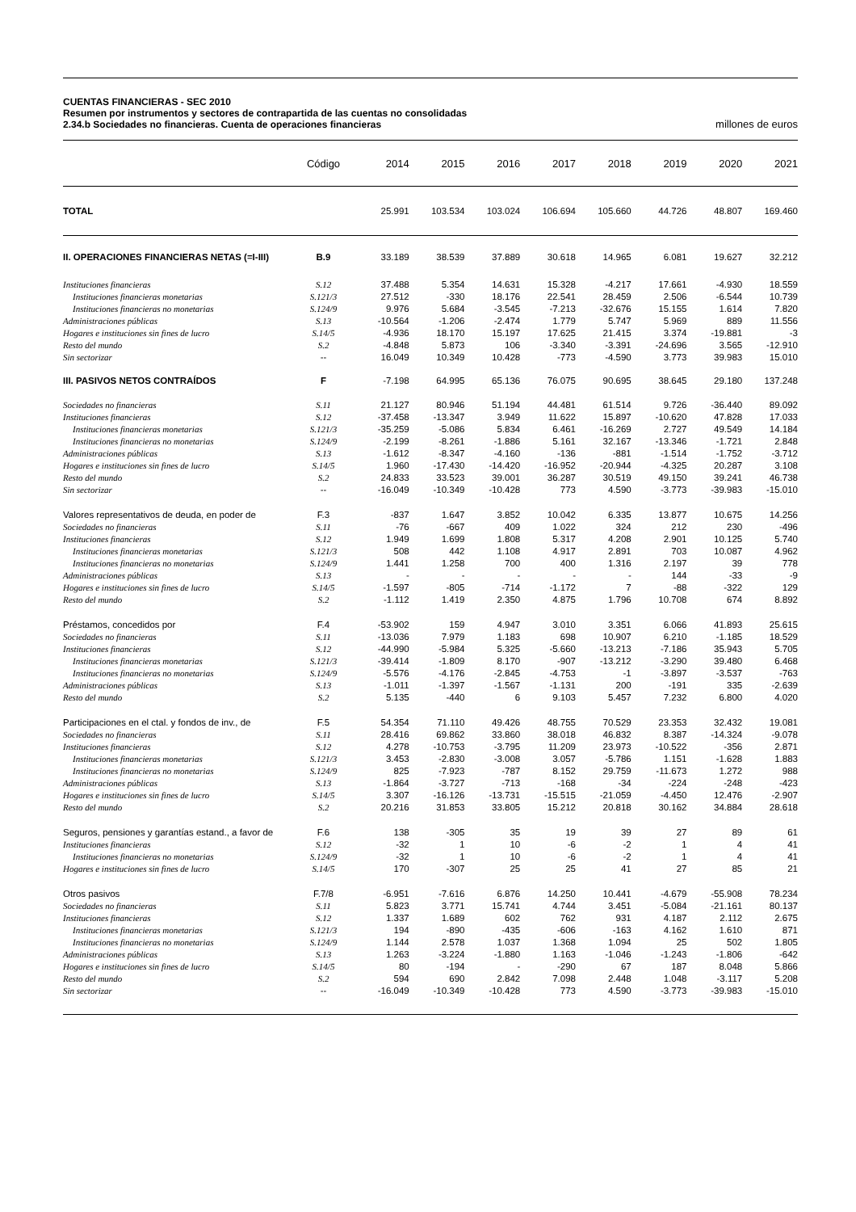CUENTAS FINANCIERAS - SEC 2010
Resumen por instrumentos y sectores de contrapartida de las cuentas no consolidadas
2.34.b Sociedades no financieras. Cuenta de operaciones financieras millones de euros
| | Código | 2014 | 2015 | 2016 | 2017 | 2018 | 2019 | 2020 | 2021 |
| --- | --- | --- | --- | --- | --- | --- | --- | --- | --- |
| TOTAL | | 25.991 | 103.534 | 103.024 | 106.694 | 105.660 | 44.726 | 48.807 | 169.460 |
| II. OPERACIONES FINANCIERAS NETAS (=I-III) | B.9 | 33.189 | 38.539 | 37.889 | 30.618 | 14.965 | 6.081 | 19.627 | 32.212 |
| Instituciones financieras | S.12 | 37.488 | 5.354 | 14.631 | 15.328 | -4.217 | 17.661 | -4.930 | 18.559 |
| Instituciones financieras monetarias | S.121/3 | 27.512 | -330 | 18.176 | 22.541 | 28.459 | 2.506 | -6.544 | 10.739 |
| Instituciones financieras no monetarias | S.124/9 | 9.976 | 5.684 | -3.545 | -7.213 | -32.676 | 15.155 | 1.614 | 7.820 |
| Administraciones públicas | S.13 | -10.564 | -1.206 | -2.474 | 1.779 | 5.747 | 5.969 | 889 | 11.556 |
| Hogares e instituciones sin fines de lucro | S.14/5 | -4.936 | 18.170 | 15.197 | 17.625 | 21.415 | 3.374 | -19.881 | -3 |
| Resto del mundo | S.2 | -4.848 | 5.873 | 106 | -3.340 | -3.391 | -24.696 | 3.565 | -12.910 |
| Sin sectorizar | -- | 16.049 | 10.349 | 10.428 | -773 | -4.590 | 3.773 | 39.983 | 15.010 |
| III. PASIVOS NETOS CONTRAÍDOS | F | -7.198 | 64.995 | 65.136 | 76.075 | 90.695 | 38.645 | 29.180 | 137.248 |
| Sociedades no financieras | S.11 | 21.127 | 80.946 | 51.194 | 44.481 | 61.514 | 9.726 | -36.440 | 89.092 |
| Instituciones financieras | S.12 | -37.458 | -13.347 | 3.949 | 11.622 | 15.897 | -10.620 | 47.828 | 17.033 |
| Instituciones financieras monetarias | S.121/3 | -35.259 | -5.086 | 5.834 | 6.461 | -16.269 | 2.727 | 49.549 | 14.184 |
| Instituciones financieras no monetarias | S.124/9 | -2.199 | -8.261 | -1.886 | 5.161 | 32.167 | -13.346 | -1.721 | 2.848 |
| Administraciones públicas | S.13 | -1.612 | -8.347 | -4.160 | -136 | -881 | -1.514 | -1.752 | -3.712 |
| Hogares e instituciones sin fines de lucro | S.14/5 | 1.960 | -17.430 | -14.420 | -16.952 | -20.944 | -4.325 | 20.287 | 3.108 |
| Resto del mundo | S.2 | 24.833 | 33.523 | 39.001 | 36.287 | 30.519 | 49.150 | 39.241 | 46.738 |
| Sin sectorizar | -- | -16.049 | -10.349 | -10.428 | 773 | 4.590 | -3.773 | -39.983 | -15.010 |
| Valores representativos de deuda, en poder de | F.3 | -837 | 1.647 | 3.852 | 10.042 | 6.335 | 13.877 | 10.675 | 14.256 |
| Sociedades no financieras | S.11 | -76 | -667 | 409 | 1.022 | 324 | 212 | 230 | -496 |
| Instituciones financieras | S.12 | 1.949 | 1.699 | 1.808 | 5.317 | 4.208 | 2.901 | 10.125 | 5.740 |
| Instituciones financieras monetarias | S.121/3 | 508 | 442 | 1.108 | 4.917 | 2.891 | 703 | 10.087 | 4.962 |
| Instituciones financieras no monetarias | S.124/9 | 1.441 | 1.258 | 700 | 400 | 1.316 | 2.197 | 39 | 778 |
| Administraciones públicas | S.13 | - | - | - | - | - | 144 | -33 | -9 |
| Hogares e instituciones sin fines de lucro | S.14/5 | -1.597 | -805 | -714 | -1.172 | 7 | -88 | -322 | 129 |
| Resto del mundo | S.2 | -1.112 | 1.419 | 2.350 | 4.875 | 1.796 | 10.708 | 674 | 8.892 |
| Préstamos, concedidos por | F.4 | -53.902 | 159 | 4.947 | 3.010 | 3.351 | 6.066 | 41.893 | 25.615 |
| Sociedades no financieras | S.11 | -13.036 | 7.979 | 1.183 | 698 | 10.907 | 6.210 | -1.185 | 18.529 |
| Instituciones financieras | S.12 | -44.990 | -5.984 | 5.325 | -5.660 | -13.213 | -7.186 | 35.943 | 5.705 |
| Instituciones financieras monetarias | S.121/3 | -39.414 | -1.809 | 8.170 | -907 | -13.212 | -3.290 | 39.480 | 6.468 |
| Instituciones financieras no monetarias | S.124/9 | -5.576 | -4.176 | -2.845 | -4.753 | -1 | -3.897 | -3.537 | -763 |
| Administraciones públicas | S.13 | -1.011 | -1.397 | -1.567 | -1.131 | 200 | -191 | 335 | -2.639 |
| Resto del mundo | S.2 | 5.135 | -440 | 6 | 9.103 | 5.457 | 7.232 | 6.800 | 4.020 |
| Participaciones en el ctal. y fondos de inv., de | F.5 | 54.354 | 71.110 | 49.426 | 48.755 | 70.529 | 23.353 | 32.432 | 19.081 |
| Sociedades no financieras | S.11 | 28.416 | 69.862 | 33.860 | 38.018 | 46.832 | 8.387 | -14.324 | -9.078 |
| Instituciones financieras | S.12 | 4.278 | -10.753 | -3.795 | 11.209 | 23.973 | -10.522 | -356 | 2.871 |
| Instituciones financieras monetarias | S.121/3 | 3.453 | -2.830 | -3.008 | 3.057 | -5.786 | 1.151 | -1.628 | 1.883 |
| Instituciones financieras no monetarias | S.124/9 | 825 | -7.923 | -787 | 8.152 | 29.759 | -11.673 | 1.272 | 988 |
| Administraciones públicas | S.13 | -1.864 | -3.727 | -713 | -168 | -34 | -224 | -248 | -423 |
| Hogares e instituciones sin fines de lucro | S.14/5 | 3.307 | -16.126 | -13.731 | -15.515 | -21.059 | -4.450 | 12.476 | -2.907 |
| Resto del mundo | S.2 | 20.216 | 31.853 | 33.805 | 15.212 | 20.818 | 30.162 | 34.884 | 28.618 |
| Seguros, pensiones y garantías estand., a favor de | F.6 | 138 | -305 | 35 | 19 | 39 | 27 | 89 | 61 |
| Instituciones financieras | S.12 | -32 | 1 | 10 | -6 | -2 | 1 | 4 | 41 |
| Instituciones financieras no monetarias | S.124/9 | -32 | 1 | 10 | -6 | -2 | 1 | 4 | 41 |
| Hogares e instituciones sin fines de lucro | S.14/5 | 170 | -307 | 25 | 25 | 41 | 27 | 85 | 21 |
| Otros pasivos | F.7/8 | -6.951 | -7.616 | 6.876 | 14.250 | 10.441 | -4.679 | -55.908 | 78.234 |
| Sociedades no financieras | S.11 | 5.823 | 3.771 | 15.741 | 4.744 | 3.451 | -5.084 | -21.161 | 80.137 |
| Instituciones financieras | S.12 | 1.337 | 1.689 | 602 | 762 | 931 | 4.187 | 2.112 | 2.675 |
| Instituciones financieras monetarias | S.121/3 | 194 | -890 | -435 | -606 | -163 | 4.162 | 1.610 | 871 |
| Instituciones financieras no monetarias | S.124/9 | 1.144 | 2.578 | 1.037 | 1.368 | 1.094 | 25 | 502 | 1.805 |
| Administraciones públicas | S.13 | 1.263 | -3.224 | -1.880 | 1.163 | -1.046 | -1.243 | -1.806 | -642 |
| Hogares e instituciones sin fines de lucro | S.14/5 | 80 | -194 | - | -290 | 67 | 187 | 8.048 | 5.866 |
| Resto del mundo | S.2 | 594 | 690 | 2.842 | 7.098 | 2.448 | 1.048 | -3.117 | 5.208 |
| Sin sectorizar | -- | -16.049 | -10.349 | -10.428 | 773 | 4.590 | -3.773 | -39.983 | -15.010 |